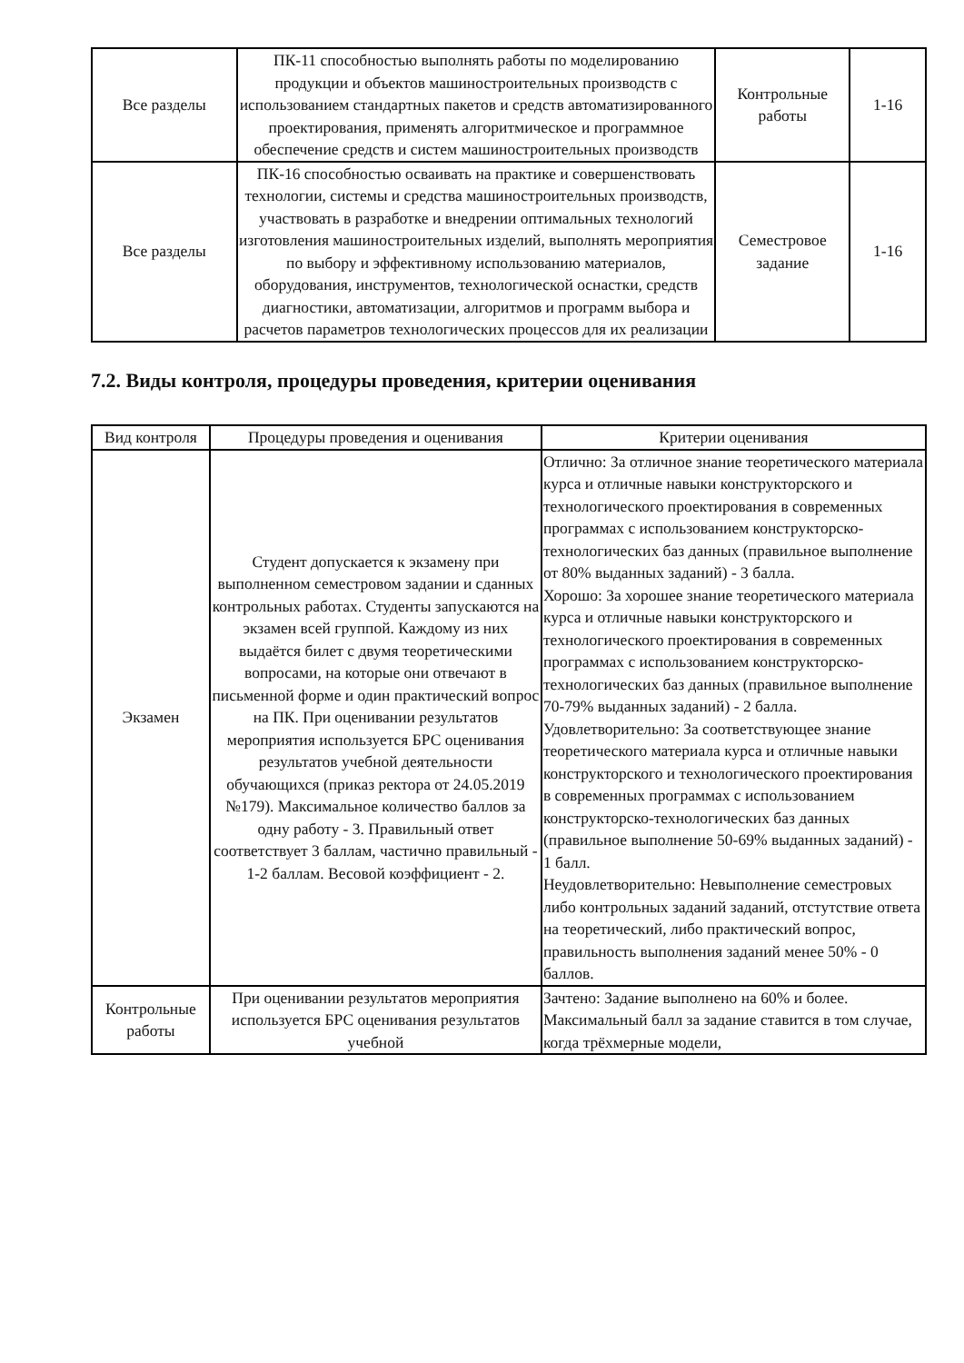| Все разделы | ПК-11 способностью выполнять работы по моделированию продукции и объектов машиностроительных производств с использованием стандартных пакетов и средств автоматизированного проектирования, применять алгоритмическое и программное обеспечение средств и систем машиностроительных производств | Контрольные работы | 1-16 |
| Все разделы | ПК-16 способностью осваивать на практике и совершенствовать технологии, системы и средства машиностроительных производств, участвовать в разработке и внедрении оптимальных технологий изготовления машиностроительных изделий, выполнять мероприятия по выбору и эффективному использованию материалов, оборудования, инструментов, технологической оснастки, средств диагностики, автоматизации, алгоритмов и программ выбора и расчетов параметров технологических процессов для их реализации | Семестровое задание | 1-16 |
7.2. Виды контроля, процедуры проведения, критерии оценивания
| Вид контроля | Процедуры проведения и оценивания | Критерии оценивания |
| --- | --- | --- |
| Экзамен | Студент допускается к экзамену при выполненном семестровом задании и сданных контрольных работах. Студенты запускаются на экзамен всей группой. Каждому из них выдаётся билет с двумя теоретическими вопросами, на которые они отвечают в письменной форме и один практический вопрос на ПК. При оценивании результатов мероприятия используется БРС оценивания результатов учебной деятельности обучающихся (приказ ректора от 24.05.2019 №179). Максимальное количество баллов за одну работу - 3. Правильный ответ соответствует 3 баллам, частично правильный - 1-2 баллам. Весовой коэффициент - 2. | Отлично: За отличное знание теоретического материала курса и отличные навыки конструкторского и технологического проектирования в современных программах с использованием конструкторско-технологических баз данных (правильное выполнение от 80% выданных заданий) - 3 балла. Хорошо: За хорошее знание теоретического материала курса и отличные навыки конструкторского и технологического проектирования в современных программах с использованием конструкторско-технологических баз данных (правильное выполнение 70-79% выданных заданий) - 2 балла. Удовлетворительно: За соответствующее знание теоретического материала курса и отличные навыки конструкторского и технологического проектирования в современных программах с использованием конструкторско-технологических баз данных (правильное выполнение 50-69% выданных заданий) - 1 балл. Неудовлетворительно: Невыполнение семестровых либо контрольных заданий заданий, отстутствие ответа на теоретический, либо практический вопрос, правильность выполнения заданий менее 50% - 0 баллов. |
| Контрольные работы | При оценивании результатов мероприятия используется БРС оценивания результатов учебной | Зачтено: Задание выполнено на 60% и более. Максимальный балл за задание ставится в том случае, когда трёхмерные модели, |